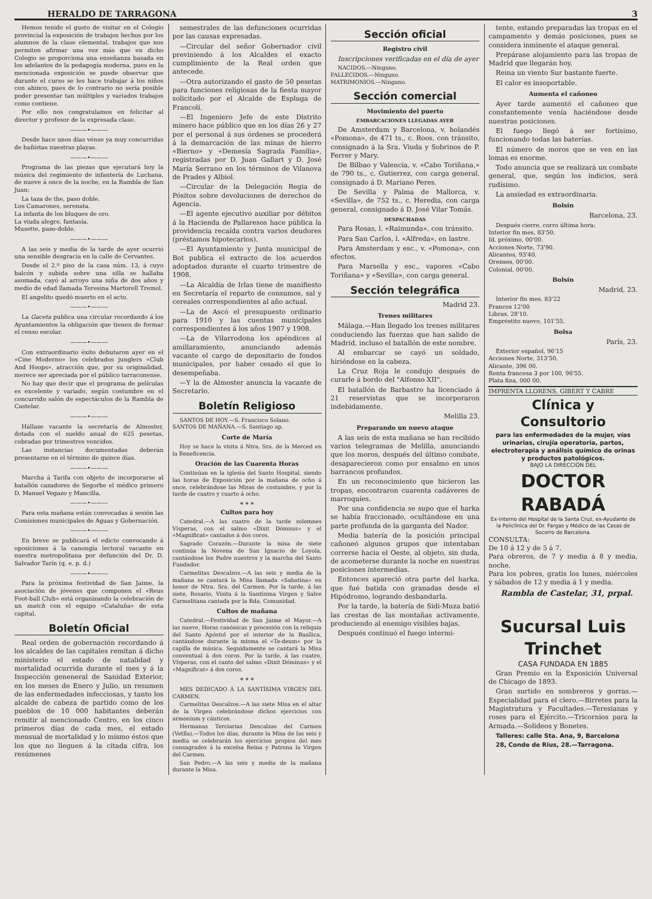HERALDO DE TARRAGONA 3
Hemos tenido el gusto de visitar en el Colegio provincial la exposición de trabajos hechos por los alumnos de la clase elemental, trabajos que nos permiten afirmar una vez más que en dicho Colegio se proporciona una enseñanza basada en los adelantos de la pedagogía moderna, pues en la mencionada exposición se puede observar que durante el curso se les hace trabajar á los niños con ahinco, pues de lo contrario no sería posible poder presentar tan múltiples y variados trabajos como contiene.
Por ello nos congratulamos en felicitar al director y profesor de la expresada clase.
———•———
Desde hace unos días vénse ya muy concurridas de bañistas nuestras playas.
———•———
Programa de las piezas que ejecutará hoy la música del regimiento de infantería de Luchana, de nueve á once de la noche, en la Rambla de San Juan:
La taza de the, paso doble.
Los Camarones, serenata.
La infanta de los bluques de oro.
La viuda alegre, fantasía.
Musette, paso-doble.
———•———
A las seis y media de la tarde de ayer ocurrió una sensible desgracia en la calle de Cervantes.
Desde el 2.º piso de la casa núm. 13, á cuyo balcón y subida sobre una silla se hallaba asomada, cayó al arroyo una niña de dos años y medio de edad llamada Teresina Martorell Tremol.
El angelito quedó muerto en el acto.
———•———
La Gaceta publica una circular recordando á los Ayuntamientos la obligación que tienen de formar el censo escolar.
———•———
Con extraordinario éxito debutaron ayer en el «Cine Moderno» los celebrados junglers «Club And Hoops», atracción que, por su originalidad, merece ser apreciada por el público tarraconense.
No hay que decir que el programa de películas es excelente y variado, según costumbre en el concurrido salón de espectáculos de la Rambla de Castelar.
———•———
Hállase vacante la secretaría de Almoster, dotada con el sueldo anual de 625 pesetas, cobradas por trimestres vencidos.
Las instancias documentadas deberán presentarse en el término de quince días.
———•———
Marcha á Tarifa con objeto de incorporarse al batallón cazadores de Segorbe el médico primero D. Manuel Vegazo y Mancilla.
———•———
Para esta mañana están convocadas á sesión las Comisiones municipales de Aguas y Gobernación.
———•———
En breve se publicará el edicto convocando á oposiciones á la canongía lectoral vacante en nuestra metropolitana por defunción del Dr. D. Salvador Tarín (q. e. p. d.)
———•———
Para la próxima festividad de San Jaime, la asociación de jóvenes que componen el «Reus Foot-ball Club» está organizando la celebración de un match con el equipo «Cataluña» de esta capital.
Boletín Oficial
Real orden de gobernación recordando á los alcaldes de las capitales remitan á dicho ministerio el estado de natalidad y mortalidad ocurrida durante el mes y á la Inspección geneneral de Sanidad Exterior, en los meses de Enero y Julio, un resumen de las enfermedades infecciosas, y tanto los alcalde de cabeza de partido como de los pueblos de 10 000 habitantes deberán remitir al mencionado Centro, en los cinco primeros días de cada mes, el estado mensual de mortalidad y lo mismo éstos que los que no lleguen á la citada cifra, los resúmenes
semestrales de las defunciones ocurridas por las causas expresadas.
—Circular del señor Gobernador civil previniendo á los Alcaldes el exacto cumplimiento de la Real orden que antecede.
—Otra autorizando el gasto de 50 pesetas para funciones religiosas de la fiesta mayor solicitado por el Alcalde de Espluga de Francolí.
—El Ingeniero Jefe de este Distrito minero hace público que en los días 26 y 27 por el personal á sus órdenes se procederá á la demarcación de las minas de hierro «Bierno» y «Demesía Sagrada Familia», registradas por D. Juan Gallart y D. José María Serrano en los términos de Vilanova de Prades y Albiol.
—Circular de la Delegación Regia de Pósitos sobre devoluciones de derechos de Agencia.
—El agente ejecutivo auxiliar por débitos á la Hacienda de Pallaresos hace pública la providencia recaída contra varios deudores (préstamos hipotecarios).
—El Ayuntamiento y Junta municipal de Bot publica el extracto de los acuerdos adoptados durante el cuarto trimestre de 1908.
—La Alcaldía de Irlas tiene de manifiesto en Secretaría el reparto de consumos, sal y cereales correspondientes al año actual.
—La de Ascó el presupuesto ordinario para 1910 y las cuentas municipales correspondientes á los años 1907 y 1908.
—La de Vilarrodona los apéndices al amillaramiento, anunciando además vacante el cargo de depositario de fondos municipales, por haber cesado el que lo desempeñaba.
—Y la de Almoster anuncia la vacante de Secretario.
Boletín Religioso
SANTOS DE HOY.—S. Francisco Solano.
SANTOS DE MAÑANA.—S. Santiago ap.
Corte de María
Hoy se hace la visita á Ntra. Sra. de la Merced en la Beneficencia.
Oración de las Cuarenta Horas
Continúan en la iglesia del Santo Hospital, siendo las horas de Exposición por la mañana de ocho á once, celebrándose las Misas de costumbre, y por la tarde de cuatro y cuarto á ocho.
* * *
Cultos para hoy
Catedral.—A las cuatro de la tarde solemnes Vísperas, con el salmo «Dixit Dómnus» y el «Magnificat» cantados á dos coros.
Sagrado Corazón.—Durante la misa de siete continúa la Novena de San Ignacio de Loyola, cantándose los Padre nuestros y la marcha del Santo Fundador.
Carmelitas Descalzos.—A las seis y media de la mañana se cantará la Misa llamada «Sabatina» en honor de Ntra. Sra. del Carmen. Por la tarde, á las siete, Rosario, Visita á la Santísima Virgen y Salve Carmelitana cantada por la Rda. Comunidad.
Cultos de mañana
Catedral.—Festividad de San Jaime el Mayor.—A las nueve, Horas canónicas y procesión con la reliquia del Santo Apóstol por el interior de la Basílica, cantándose durante la misma el «Te-deum» por la capilla de música. Seguidamente se cantará la Misa conventual á dos coros. Por la tarde, á las cuatro, Vísperas, con el canto del salmo «Dixit Dóminus» y el «Magnificat» á dos coros.
* * *
MES DEDICADO Á LA SANTÍSIMA VIRGEN DEL CARMEN.
Carmelitas Descalzos.—A las siete Misa en el altar de la Virgen celebrándose dichos ejercicios con armonium y cánticos.
Hermanas Terciarias Descalzas del Carmen (Vetlla).—Todos los días, durante la Misa de las seis y media se celebrarán los ejercicios propios del mes consagrados á la excelsa Reina y Patrona la Virgen del Carmen.
San Pedro.—A las seis y media de la mañana durante la Misa.
Sección oficial
Registro civil
Inscripciones verificadas en el día de ayer
NACIDOS.—Ninguno.
FALLECIDOS.—Ninguno.
MATRIMONIOS.—Ninguno.
Sección comercial
Movimiento del puerto
EMBARCACIONES LLEGADAS AYER
De Amsterdam y Barcelona, v. holandés «Pomona», de 471 ts., c. Roos, con tránsito, consignado á la Sra. Viuda y Sobrinos de P. Ferrer y Mary.
De Bilbao y Valencia, v. «Cabo Toriñana,» de 790 ts., c. Gutierrez, con carga general, consignado á D. Mariano Peres.
De Sevilla y Palma de Mallorca, v. «Sevilla», de 752 ts., c. Heredia, con carga general, consignado á D. José Vilar Tomás.
DESPACHADAS
Para Rosas, l. «Raimunda», con tránsito.
Para San Carlos, l. «Alfreda», en lastre.
Para Amsterdam y esc., v. «Pomona», con efectos.
Para Marsella y esc., vapores «Cabo Toriñana» y «Sevilla», con carga general.
Sección telegráfica
Madrid 23.
Trenes militares
Málaga.—Han llegado los trenes militares conduciendo las fuerzas que han salido de Madrid, incluso el batallón de este nombre.
Al embarcar se cayó un soldado, hiriéndose en la cabeza.
La Cruz Roja le condujo después de curarle á bordo del "Alfonso XII".
El batallón de Barbastro ha licenciado á 21 reservistas que se incorporaron indebidamente.
Melilla 23.
Preparando un nuevo ataque
A las seis de esta mañana se han recibido varios telegramas de Melilla, anunciando que los moros, después del último combate, desaparecieron como por ensalmo en unos barrancos profundos.
En un reconocimiento que hicieron las tropas, encontraron cuarenta cadáveres de marroquíes.
Por una confidencia se supo que el harka se había fraccionado, ocultándose en una parte profunda de la garganta del Nador.
Media batería de la posición principal cañoneó algunos grupos que intentaban correrse hacia el Oeste, al objeto, sin duda, de acometerse durante la noche en nuestras posiciones intermedias.
Entonces apareció otra parte del harka, que fué batida con granadas desde el Hipódromo, logrando desbandarla.
Por la tarde, la batería de Sidi-Muza batió las crestas de las montañas activamente, produciendo al enemigo visibles bajas.
Después continuó el fuego intermi-
tente, estando preparadas las tropas en el campamento y demás posiciones, pues se considera inminente el ataque general.
Prepárase alojamiento para las tropas de Madrid que llegarán hoy.
Reina un viento Sur bastante fuerte.
El calor es insoportable.
Aumenta el cañoneo
Ayer tarde aumentó el cañoneo que constantemente venía haciéndose desde nuestras posiciones.
El fuego llegó á ser fortísimo, funcionando todas las baterías.
El número de moros que se ven en las lomas es enorme.
Todo anuncia que se realizará un combate general, que, según los indicios, será rudísimo.
La ansiedad es extraordinaria.
Bolsín
Barcelona, 23.
Después cierre, corro última hora:
Interior fin mes, 83'50.
Id. próximo, 00'00.
Acciones Norte, 73'90.
Alicantes, 93'40.
Orenses, 00'00.
Colonial, 00'00.
Bolsín
Madrid, 23.
Interior fin mes, 83'22
Francos 12'00
Libras, 28'10.
Empréstito nuevo, 101'55.
Bolsa
París, 23.
Exterior español, 96'15
Acciones Norte, 313'50.
Alicante, 396 00.
Renta francesa 3 por 100, 96'55.
Plata fina, 000 00.
IMPRENTA LLORENS, GIBERT Y CABRE
Clínica y Consultorio
para las enfermedades de la mujer, vías urinarias, cirujía operatoria, partos, electroterapia y análisis químico de orinas y productos patológicos.
BAJO LA DIRECCIÓN DEL
DOCTOR RABADÁ
Ex-interno del Hospital de la Santa Cruz, ex-Ayudante de la Policlínica del Dr. Fargas y Médico de las Casas de Socorro de Barcelona.
CONSULTA:
De 10 á 12 y de 5 á 7.
Para obreros, de 7 y media á 8 y media, noche.
Para los pobres, gratis los lunes, miércoles y sábados de 12 y media á 1 y media.
Rambla de Castelar, 31, prpal.
Sucursal Luis Trinchet
CASA FUNDADA EN 1885
Gran Premio en la Exposición Universal de Chicago de 1893.
Gran surtido en sombreros y gorras.—Especialidad para el clero.—Birretes para la Magistratura y Facultades.—Teresianas y roses para el Ejército.—Tricornios para la Armada.—Solideos y Bonetes.
Talleres: calle Sta. Ana, 9, Barcelona
28, Conde de Rius, 28.—Tarragona.